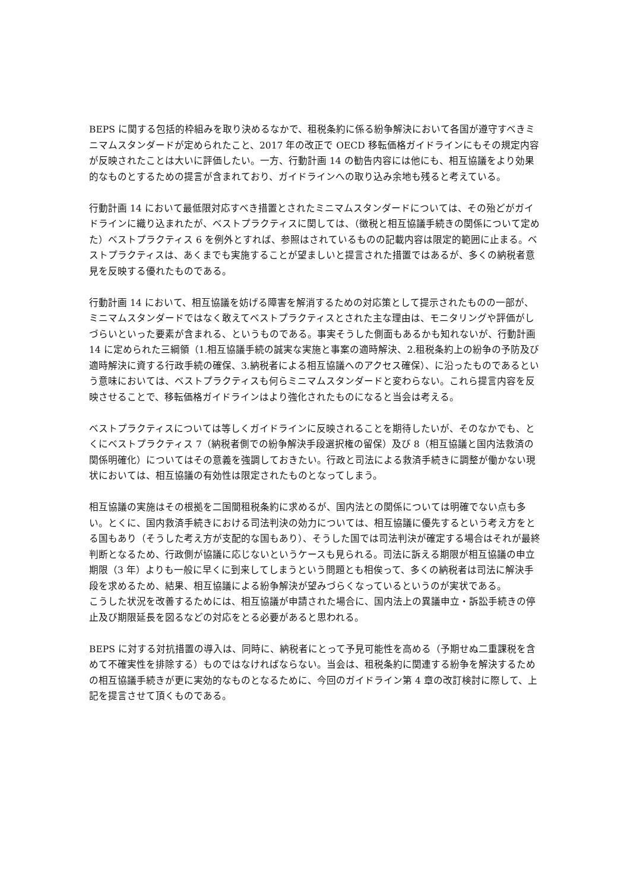BEPS に関する包括的枠組みを取り決めるなかで、租税条約に係る紛争解決において各国が遵守すべきミニマムスタンダードが定められたこと、2017 年の改正で OECD 移転価格ガイドラインにもその規定内容が反映されたことは大いに評価したい。一方、行動計画 14 の勧告内容には他にも、相互協議をより効果的なものとするための提言が含まれており、ガイドラインへの取り込み余地も残ると考えている。
行動計画 14 において最低限対応すべき措置とされたミニマムスタンダードについては、その殆どがガイドラインに織り込まれたが、ベストプラクティスに関しては、（徴税と相互協議手続きの関係について定めた）ベストプラクティス 6 を例外とすれば、参照はされているものの記載内容は限定的範囲に止まる。ベストプラクティスは、あくまでも実施することが望ましいと提言された措置ではあるが、多くの納税者意見を反映する優れたものである。
行動計画 14 において、相互協議を妨げる障害を解消するための対応策として提示されたものの一部が、ミニマムスタンダードではなく敢えてベストプラクティスとされた主な理由は、モニタリングや評価がしづらいといった要素が含まれる、というものである。事実そうした側面もあるかも知れないが、行動計画 14 に定められた三綱領（1.相互協議手続の誠実な実施と事案の適時解決、2.租税条約上の紛争の予防及び適時解決に資する行政手続の確保、3.納税者による相互協議へのアクセス確保）、に沿ったものであるという意味においては、ベストプラクティスも何らミニマムスタンダードと変わらない。これら提言内容を反映させることで、移転価格ガイドラインはより強化されたものになると当会は考える。
ベストプラクティスについては等しくガイドラインに反映されることを期待したいが、そのなかでも、とくにベストプラクティス 7（納税者側での紛争解決手段選択権の留保）及び 8（相互協議と国内法救済の関係明確化）についてはその意義を強調しておきたい。行政と司法による救済手続きに調整が働かない現状においては、相互協議の有効性は限定されたものとなってしまう。
相互協議の実施はその根拠を二国間租税条約に求めるが、国内法との関係については明確でない点も多い。とくに、国内救済手続きにおける司法判決の効力については、相互協議に優先するという考え方をとる国もあり（そうした考え方が支配的な国もあり）、そうした国では司法判決が確定する場合はそれが最終判断となるため、行政側が協議に応じないというケースも見られる。司法に訴える期限が相互協議の申立期限（3 年）よりも一般に早くに到来してしまうという問題とも相俟って、多くの納税者は司法に解決手段を求めるため、結果、相互協議による紛争解決が望みづらくなっているというのが実状である。
こうした状況を改善するためには、相互協議が申請された場合に、国内法上の異議申立・訴訟手続きの停止及び期限延長を図るなどの対応をとる必要があると思われる。
BEPS に対する対抗措置の導入は、同時に、納税者にとって予見可能性を高める（予期せぬ二重課税を含めて不確実性を排除する）ものではなければならない。当会は、租税条約に関連する紛争を解決するための相互協議手続きが更に実効的なものとなるために、今回のガイドライン第 4 章の改訂検討に際して、上記を提言させて頂くものである。